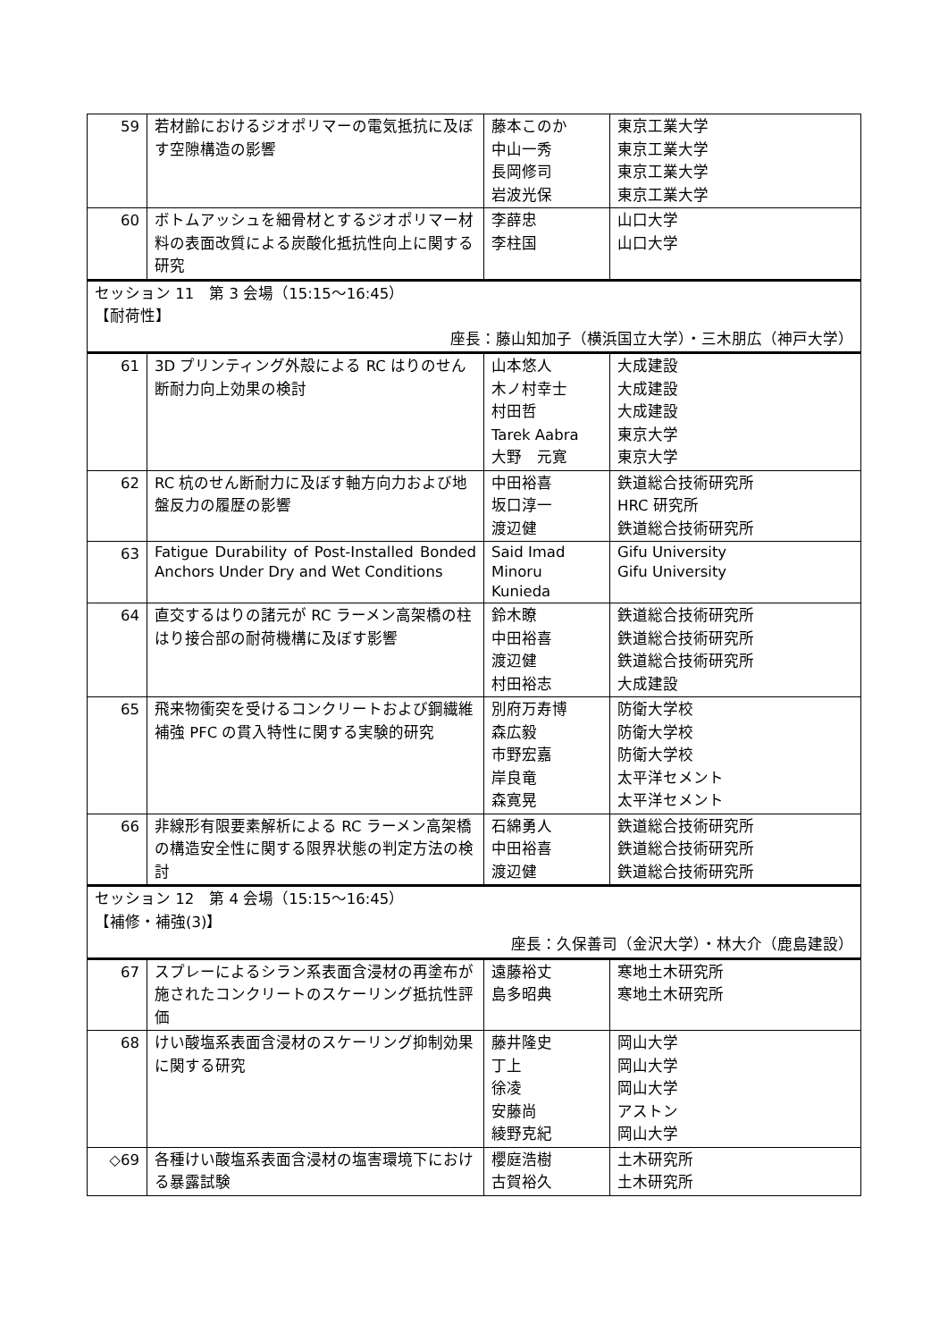| 59 | 若材齢におけるジオポリマーの電気抵抗に及ぼす空隙構造の影響 | 藤本このか 中山一秀 長岡修司 岩波光保 | 東京工業大学 東京工業大学 東京工業大学 東京工業大学 |
| 60 | ボトムアッシュを細骨材とするジオポリマー材料の表面改質による炭酸化抵抗性向上に関する研究 | 李薛忠 李柱国 | 山口大学 山口大学 |
| セッション 11 第 3 会場（15:15〜16:45） 【耐荷性】 座長：藤山知加子（横浜国立大学）・三木朋広（神戸大学） | | | |
| 61 | 3D プリンティング外殻による RC はりのせん断耐力向上効果の検討 | 山本悠人 木ノ村幸士 村田哲 Tarek Aabra 大野 元寛 | 大成建設 大成建設 大成建設 東京大学 東京大学 |
| 62 | RC 杭のせん断耐力に及ぼす軸方向力および地盤反力の履歴の影響 | 中田裕喜 坂口淳一 渡辺健 | 鉄道総合技術研究所 HRC 研究所 鉄道総合技術研究所 |
| 63 | Fatigue Durability of Post-Installed Bonded Anchors Under Dry and Wet Conditions | Said Imad Minoru Kunieda | Gifu University Gifu University |
| 64 | 直交するはりの諸元が RC ラーメン高架橋の柱はり接合部の耐荷機構に及ぼす影響 | 鈴木瞭 中田裕喜 渡辺健 村田裕志 | 鉄道総合技術研究所 鉄道総合技術研究所 鉄道総合技術研究所 大成建設 |
| 65 | 飛来物衝突を受けるコンクリートおよび鋼繊維補強 PFC の貫入特性に関する実験的研究 | 別府万寿博 森広毅 市野宏嘉 岸良竜 森寛晃 | 防衛大学校 防衛大学校 防衛大学校 太平洋セメント 太平洋セメント |
| 66 | 非線形有限要素解析による RC ラーメン高架橋の構造安全性に関する限界状態の判定方法の検討 | 石綿勇人 中田裕喜 渡辺健 | 鉄道総合技術研究所 鉄道総合技術研究所 鉄道総合技術研究所 |
| セッション 12 第 4 会場（15:15〜16:45） 【補修・補強(3)】 座長：久保善司（金沢大学）・林大介（鹿島建設） | | | |
| 67 | スプレーによるシラン系表面含浸材の再塗布が施されたコンクリートのスケーリング抵抗性評価 | 遠藤裕丈 島多昭典 | 寒地土木研究所 寒地土木研究所 |
| 68 | けい酸塩系表面含浸材のスケーリング抑制効果に関する研究 | 藤井隆史 丁上 徐凌 安藤尚 綾野克紀 | 岡山大学 岡山大学 岡山大学 アストン 岡山大学 |
| ◇69 | 各種けい酸塩系表面含浸材の塩害環境下における暴露試験 | 櫻庭浩樹 古賀裕久 | 土木研究所 土木研究所 |